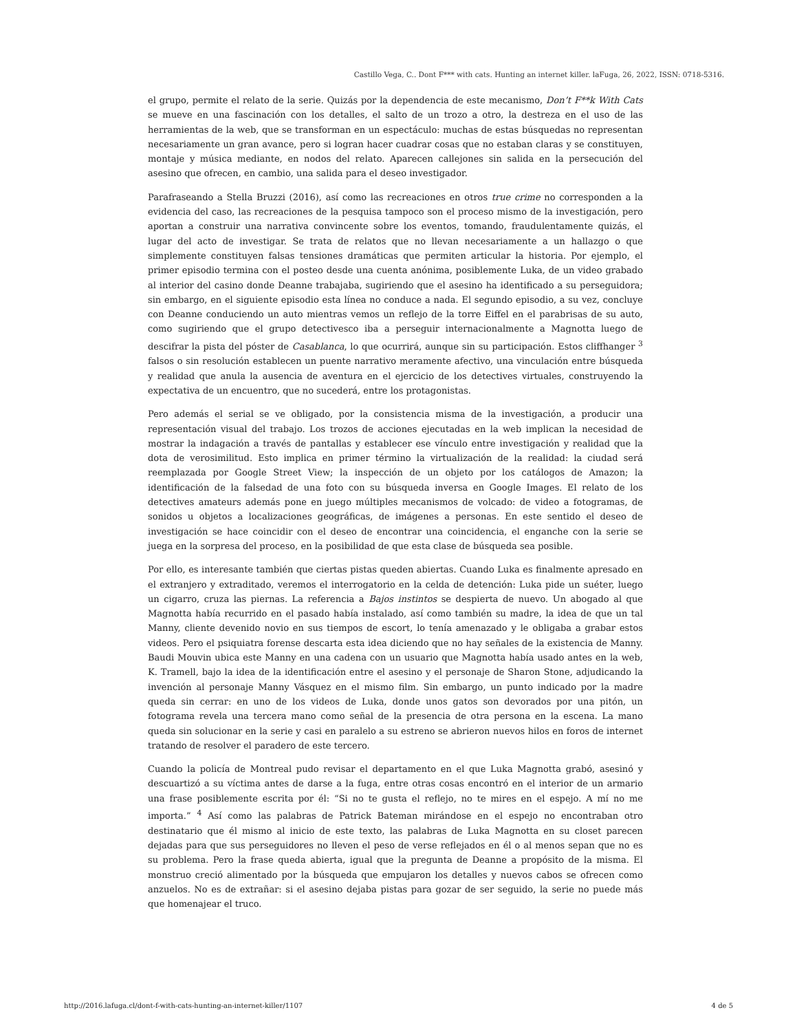Castillo Vega, C.. Dont F*** with cats. Hunting an internet killer. laFuga, 26, 2022, ISSN: 0718-5316.
el grupo, permite el relato de la serie. Quizás por la dependencia de este mecanismo, Don’t F**k With Cats se mueve en una fascinación con los detalles, el salto de un trozo a otro, la destreza en el uso de las herramientas de la web, que se transforman en un espectáculo: muchas de estas búsquedas no representan necesariamente un gran avance, pero si logran hacer cuadrar cosas que no estaban claras y se constituyen, montaje y música mediante, en nodos del relato. Aparecen callejones sin salida en la persecución del asesino que ofrecen, en cambio, una salida para el deseo investigador.
Parafraseando a Stella Bruzzi (2016), así como las recreaciones en otros true crime no corresponden a la evidencia del caso, las recreaciones de la pesquisa tampoco son el proceso mismo de la investigación, pero aportan a construir una narrativa convincente sobre los eventos, tomando, fraudulentamente quizás, el lugar del acto de investigar. Se trata de relatos que no llevan necesariamente a un hallazgo o que simplemente constituyen falsas tensiones dramáticas que permiten articular la historia. Por ejemplo, el primer episodio termina con el posteo desde una cuenta anónima, posiblemente Luka, de un video grabado al interior del casino donde Deanne trabajaba, sugiriendo que el asesino ha identificado a su perseguidora; sin embargo, en el siguiente episodio esta línea no conduce a nada. El segundo episodio, a su vez, concluye con Deanne conduciendo un auto mientras vemos un reflejo de la torre Eiffel en el parabrisas de su auto, como sugiriendo que el grupo detectivesco iba a perseguir internacionalmente a Magnotta luego de descifrar la pista del póster de Casablanca, lo que ocurrirá, aunque sin su participación. Estos cliffhanger <sup>3</sup> falsos o sin resolución establecen un puente narrativo meramente afectivo, una vinculación entre búsqueda y realidad que anula la ausencia de aventura en el ejercicio de los detectives virtuales, construyendo la expectativa de un encuentro, que no sucederá, entre los protagonistas.
Pero además el serial se ve obligado, por la consistencia misma de la investigación, a producir una representación visual del trabajo. Los trozos de acciones ejecutadas en la web implican la necesidad de mostrar la indagación a través de pantallas y establecer ese vínculo entre investigación y realidad que la dota de verosimilitud. Esto implica en primer término la virtualización de la realidad: la ciudad será reemplazada por Google Street View; la inspección de un objeto por los catálogos de Amazon; la identificación de la falsedad de una foto con su búsqueda inversa en Google Images. El relato de los detectives amateurs además pone en juego múltiples mecanismos de volcado: de video a fotogramas, de sonidos u objetos a localizaciones geográficas, de imágenes a personas. En este sentido el deseo de investigación se hace coincidir con el deseo de encontrar una coincidencia, el enganche con la serie se juega en la sorpresa del proceso, en la posibilidad de que esta clase de búsqueda sea posible.
Por ello, es interesante también que ciertas pistas queden abiertas. Cuando Luka es finalmente apresado en el extranjero y extraditado, veremos el interrogatorio en la celda de detención: Luka pide un suéter, luego un cigarro, cruza las piernas. La referencia a Bajos instintos se despierta de nuevo. Un abogado al que Magnotta había recurrido en el pasado había instalado, así como también su madre, la idea de que un tal Manny, cliente devenido novio en sus tiempos de escort, lo tenía amenazado y le obligaba a grabar estos videos. Pero el psiquiatra forense descarta esta idea diciendo que no hay señales de la existencia de Manny. Baudi Mouvin ubica este Manny en una cadena con un usuario que Magnotta había usado antes en la web, K. Tramell, bajo la idea de la identificación entre el asesino y el personaje de Sharon Stone, adjudicando la invención al personaje Manny Vásquez en el mismo film. Sin embargo, un punto indicado por la madre queda sin cerrar: en uno de los videos de Luka, donde unos gatos son devorados por una pitón, un fotograma revela una tercera mano como señal de la presencia de otra persona en la escena. La mano queda sin solucionar en la serie y casi en paralelo a su estreno se abrieron nuevos hilos en foros de internet tratando de resolver el paradero de este tercero.
Cuando la policía de Montreal pudo revisar el departamento en el que Luka Magnotta grabó, asesinó y descuartizó a su víctima antes de darse a la fuga, entre otras cosas encontró en el interior de un armario una frase posiblemente escrita por él: “Si no te gusta el reflejo, no te mires en el espejo. A mí no me importa.” <sup>4</sup> Así como las palabras de Patrick Bateman mirándose en el espejo no encontraban otro destinatario que él mismo al inicio de este texto, las palabras de Luka Magnotta en su closet parecen dejadas para que sus perseguidores no lleven el peso de verse reflejados en él o al menos sepan que no es su problema. Pero la frase queda abierta, igual que la pregunta de Deanne a propósito de la misma. El monstruo creció alimentado por la búsqueda que empujaron los detalles y nuevos cabos se ofrecen como anzuelos. No es de extrañar: si el asesino dejaba pistas para gozar de ser seguido, la serie no puede más que homenajear el truco.
http://2016.lafuga.cl/dont-f-with-cats-hunting-an-internet-killer/1107 4 de 5